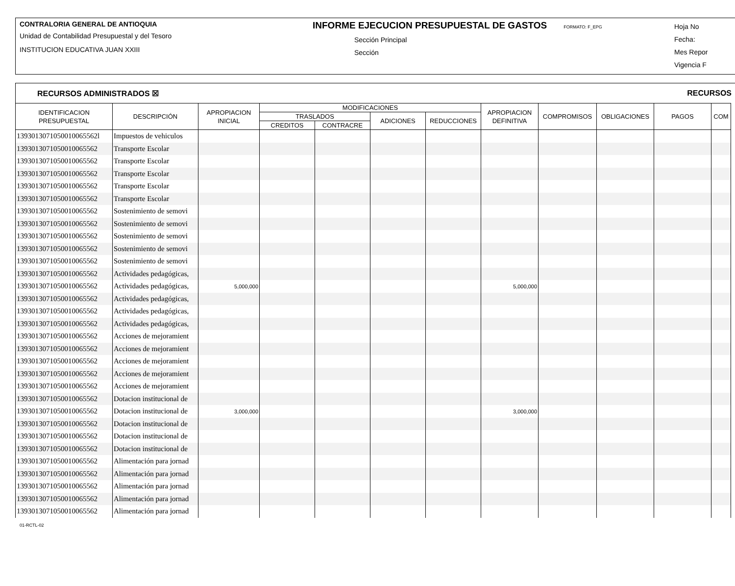CONTRALORIA GENERAL DE ANTIOQUIA
Unidad de Contabilidad Presupuestal y del Tesoro
INSTITUCION EDUCATIVA JUAN XXIII
INFORME EJECUCION PRESUPUESTAL DE GASTOS FORMATO: F_EPG
Sección Principal
Sección
Hoja No
Fecha:
Mes Repor
Vigencia F
RECURSOS ADMINISTRADOS ☒ RECURSOS
| IDENTIFICACION PRESUPUESTAL | DESCRIPCIÓN | APROPIACION INICIAL | MODIFICACIONES | | | | APROPIACION DEFINITIVA | COMPROMISOS | OBLIGACIONES | PAGOS | COM |
| --- | --- | --- | --- | --- | --- | --- | --- | --- | --- | --- | --- |
| | | | TRASLADOS | | ADICIONES | REDUCCIONES | | | | | |
| | | | CREDITOS | CONTRACRE | | | | | | | |
| 1393013071050010065562l | Impuestos de vehiculos | | | | | | | | | | |
| 1393013071050010065562 | Transporte Escolar | | | | | | | | | | |
| 1393013071050010065562 | Transporte Escolar | | | | | | | | | | |
| 1393013071050010065562 | Transporte Escolar | | | | | | | | | | |
| 1393013071050010065562 | Transporte Escolar | | | | | | | | | | |
| 1393013071050010065562 | Transporte Escolar | | | | | | | | | | |
| 1393013071050010065562 | Sostenimiento de semovi | | | | | | | | | | |
| 1393013071050010065562 | Sostenimiento de semovi | | | | | | | | | | |
| 1393013071050010065562 | Sostenimiento de semovi | | | | | | | | | | |
| 1393013071050010065562 | Sostenimiento de semovi | | | | | | | | | | |
| 1393013071050010065562 | Sostenimiento de semovi | | | | | | | | | | |
| 1393013071050010065562 | Actividades pedagógicas, | | | | | | | | | | |
| 1393013071050010065562 | Actividades pedagógicas, | 5,000,000 | | | | | 5,000,000 | | | | |
| 1393013071050010065562 | Actividades pedagógicas, | | | | | | | | | | |
| 1393013071050010065562 | Actividades pedagógicas, | | | | | | | | | | |
| 1393013071050010065562 | Actividades pedagógicas, | | | | | | | | | | |
| 1393013071050010065562 | Acciones de mejoramient | | | | | | | | | | |
| 1393013071050010065562 | Acciones de mejoramient | | | | | | | | | | |
| 1393013071050010065562 | Acciones de mejoramient | | | | | | | | | | |
| 1393013071050010065562 | Acciones de mejoramient | | | | | | | | | | |
| 1393013071050010065562 | Acciones de mejoramient | | | | | | | | | | |
| 1393013071050010065562 | Dotacion institucional de | | | | | | | | | | |
| 1393013071050010065562 | Dotacion institucional de | 3,000,000 | | | | | 3,000,000 | | | | |
| 1393013071050010065562 | Dotacion institucional de | | | | | | | | | | |
| 1393013071050010065562 | Dotacion institucional de | | | | | | | | | | |
| 1393013071050010065562 | Dotacion institucional de | | | | | | | | | | |
| 1393013071050010065562 | Alimentación para jornad | | | | | | | | | | |
| 1393013071050010065562 | Alimentación para jornad | | | | | | | | | | |
| 1393013071050010065562 | Alimentación para jornad | | | | | | | | | | |
| 1393013071050010065562 | Alimentación para jornad | | | | | | | | | | |
| 1393013071050010065562 | Alimentación para jornad | | | | | | | | | | |
01-RCTL-02